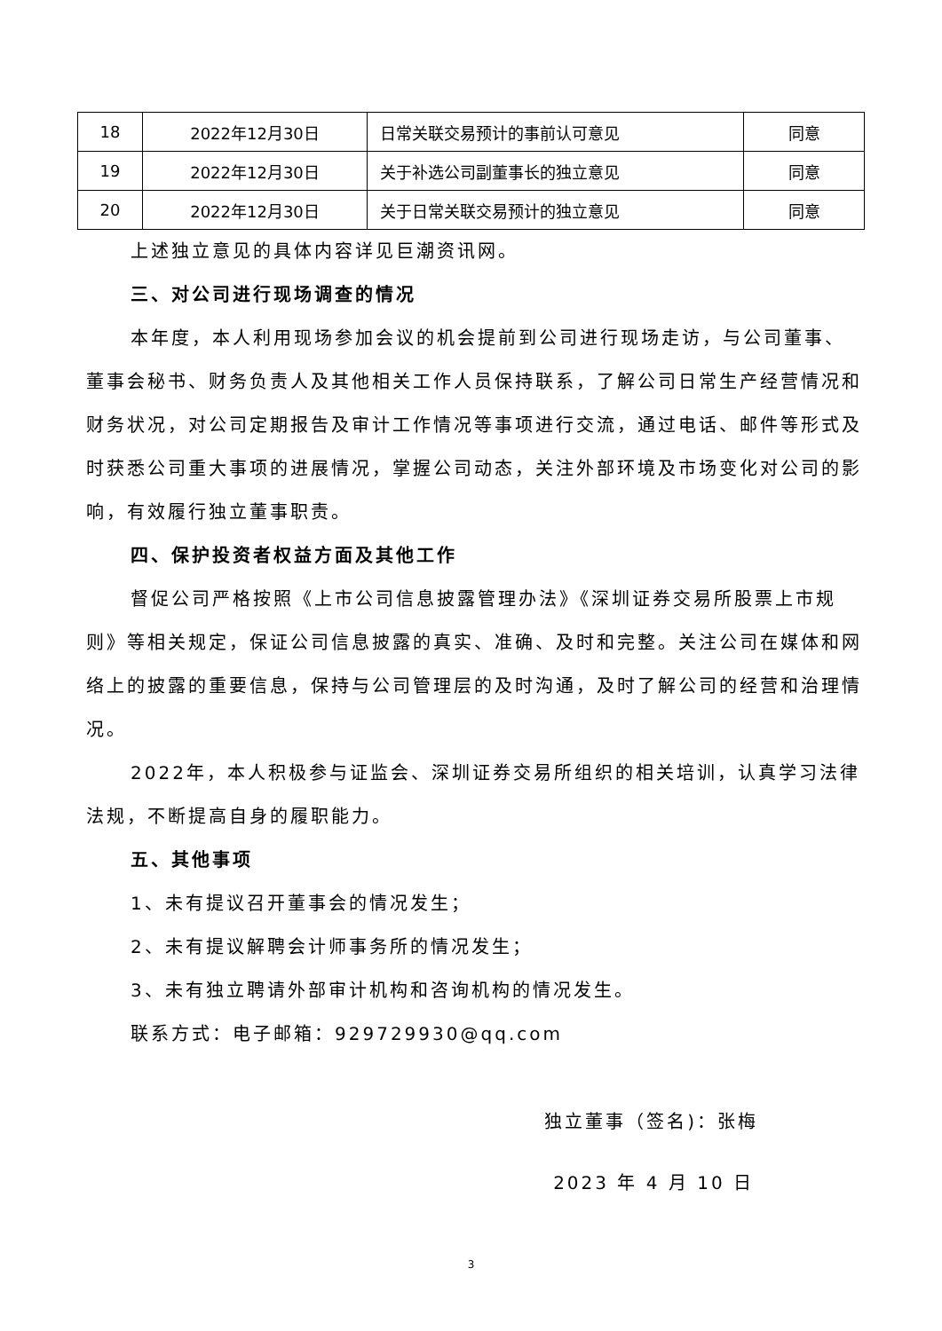| 18 | 2022年12月30日 | 日常关联交易预计的事前认可意见 | 同意 |
| 19 | 2022年12月30日 | 关于补选公司副董事长的独立意见 | 同意 |
| 20 | 2022年12月30日 | 关于日常关联交易预计的独立意见 | 同意 |
上述独立意见的具体内容详见巨潮资讯网。
三、对公司进行现场调查的情况
本年度，本人利用现场参加会议的机会提前到公司进行现场走访，与公司董事、董事会秘书、财务负责人及其他相关工作人员保持联系，了解公司日常生产经营情况和财务状况，对公司定期报告及审计工作情况等事项进行交流，通过电话、邮件等形式及时获悉公司重大事项的进展情况，掌握公司动态，关注外部环境及市场变化对公司的影响，有效履行独立董事职责。
四、保护投资者权益方面及其他工作
督促公司严格按照《上市公司信息披露管理办法》《深圳证券交易所股票上市规则》等相关规定，保证公司信息披露的真实、准确、及时和完整。关注公司在媒体和网络上的披露的重要信息，保持与公司管理层的及时沟通，及时了解公司的经营和治理情况。
2022年，本人积极参与证监会、深圳证券交易所组织的相关培训，认真学习法律法规，不断提高自身的履职能力。
五、其他事项
1、未有提议召开董事会的情况发生；
2、未有提议解聘会计师事务所的情况发生；
3、未有独立聘请外部审计机构和咨询机构的情况发生。
联系方式：电子邮箱：929729930@qq.com
独立董事（签名)：张梅
2023 年 4 月 10 日
3